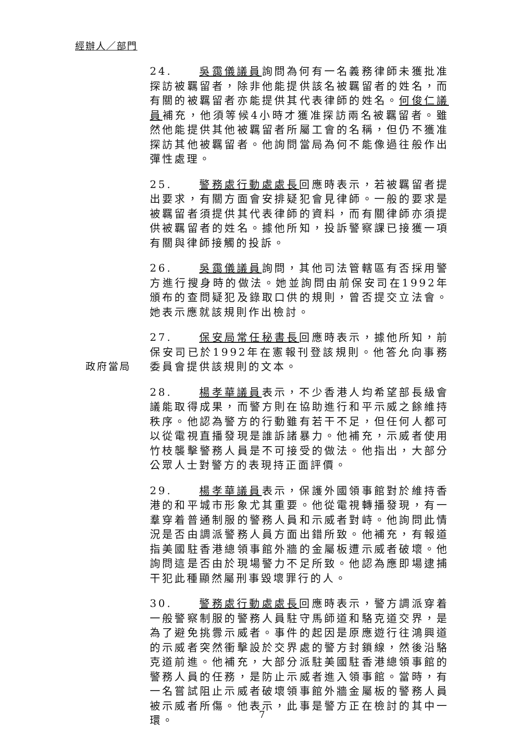經辦人／部門
24. 吳靄儀議員詢問為何有一名義務律師未獲批准探訪被羈留者，除非他能提供該名被羈留者的姓名，而有關的被羈留者亦能提供其代表律師的姓名。何俊仁議員補充，他須等候4小時才獲准探訪兩名被羈留者。雖然他能提供其他被羈留者所屬工會的名稱，但仍不獲准探訪其他被羈留者。他詢問當局為何不能像過往般作出彈性處理。
25. 警務處行動處處長回應時表示，若被羈留者提出要求，有關方面會安排疑犯會見律師。一般的要求是被羈留者須提供其代表律師的資料，而有關律師亦須提供被羈留者的姓名。據他所知，投訴警察課已接獲一項有關與律師接觸的投訴。
26. 吳靄儀議員詢問，其他司法管轄區有否採用警方進行搜身時的做法。她並詢問由前保安司在1992年頒布的查問疑犯及錄取口供的規則，曾否提交立法會。她表示應就該規則作出檢討。
政府當局 27. 保安局常任秘書長回應時表示，據他所知，前保安司已於1992年在憲報刊登該規則。他答允向事務委員會提供該規則的文本。
28. 楊孝華議員表示，不少香港人均希望部長級會議能取得成果，而警方則在協助進行和平示威之餘維持秩序。他認為警方的行動雖有若干不足，但任何人都可以從電視直播發現是誰訴諸暴力。他補充，示威者使用竹枝襲擊警務人員是不可接受的做法。他指出，大部分公眾人士對警方的表現持正面評價。
29. 楊孝華議員表示，保護外國領事館對於維持香港的和平城市形象尤其重要。他從電視轉播發現，有一羣穿着普通制服的警務人員和示威者對峙。他詢問此情況是否由調派警務人員方面出錯所致。他補充，有報道指美國駐香港總領事館外牆的金屬板遭示威者破壞。他詢問這是否由於現場警力不足所致。他認為應即場逮捕干犯此種顯然屬刑事毀壞罪行的人。
30. 警務處行動處處長回應時表示，警方調派穿着一般警察制服的警務人員駐守馬師道和駱克道交界，是為了避免挑釁示威者。事件的起因是原應遊行往鴻興道的示威者突然衝擊設於交界處的警方封鎖線，然後沿駱克道前進。他補充，大部分派駐美國駐香港總領事館的警務人員的任務，是防止示威者進入領事館。當時，有一名嘗試阻止示威者破壞領事館外牆金屬板的警務人員被示威者所傷。他表示，此事是警方正在檢討的其中一環。
7